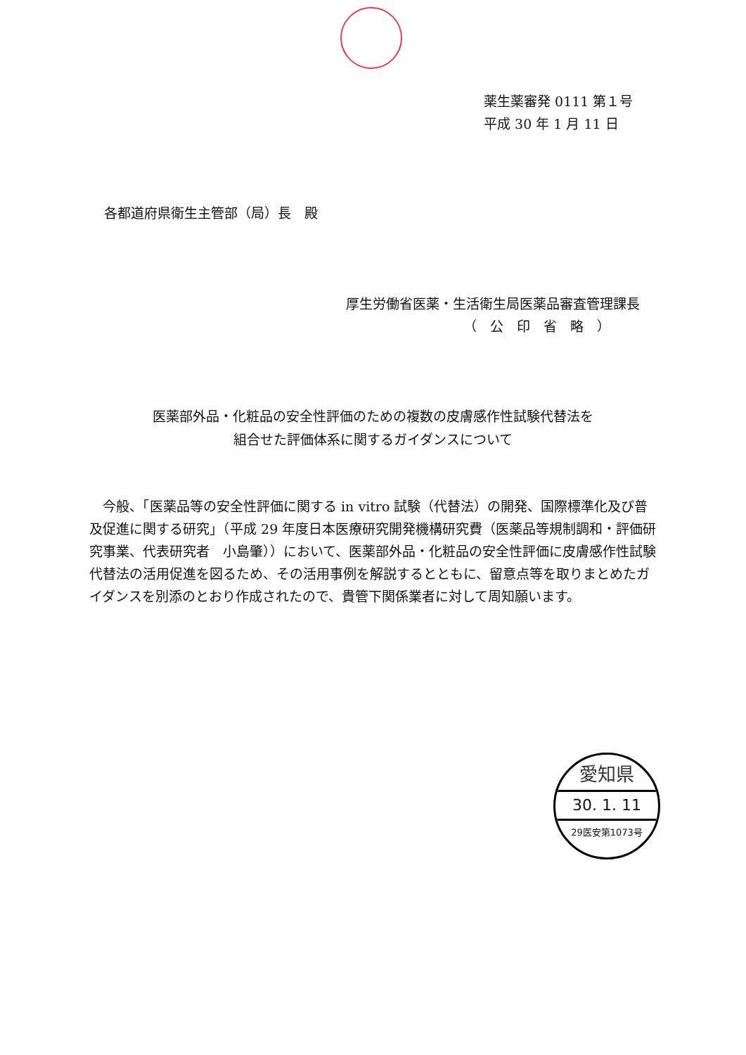薬生薬審発 0111 第１号
平成 30 年 1 月 11 日
各都道府県衛生主管部（局）長　殿
厚生労働省医薬・生活衛生局医薬品審査管理課長
（　公　印　省　略　）
医薬部外品・化粧品の安全性評価のための複数の皮膚感作性試験代替法を
組合せた評価体系に関するガイダンスについて
今般、「医薬品等の安全性評価に関する in vitro 試験（代替法）の開発、国際標準化及び普及促進に関する研究」（平成 29 年度日本医療研究開発機構研究費（医薬品等規制調和・評価研究事業、代表研究者　小島肇））において、医薬部外品・化粧品の安全性評価に皮膚感作性試験代替法の活用促進を図るため、その活用事例を解説するとともに、留意点等を取りまとめたガイダンスを別添のとおり作成されたので、貴管下関係業者に対して周知願います。
愛知県
30. 1. 11
29医安第1073号